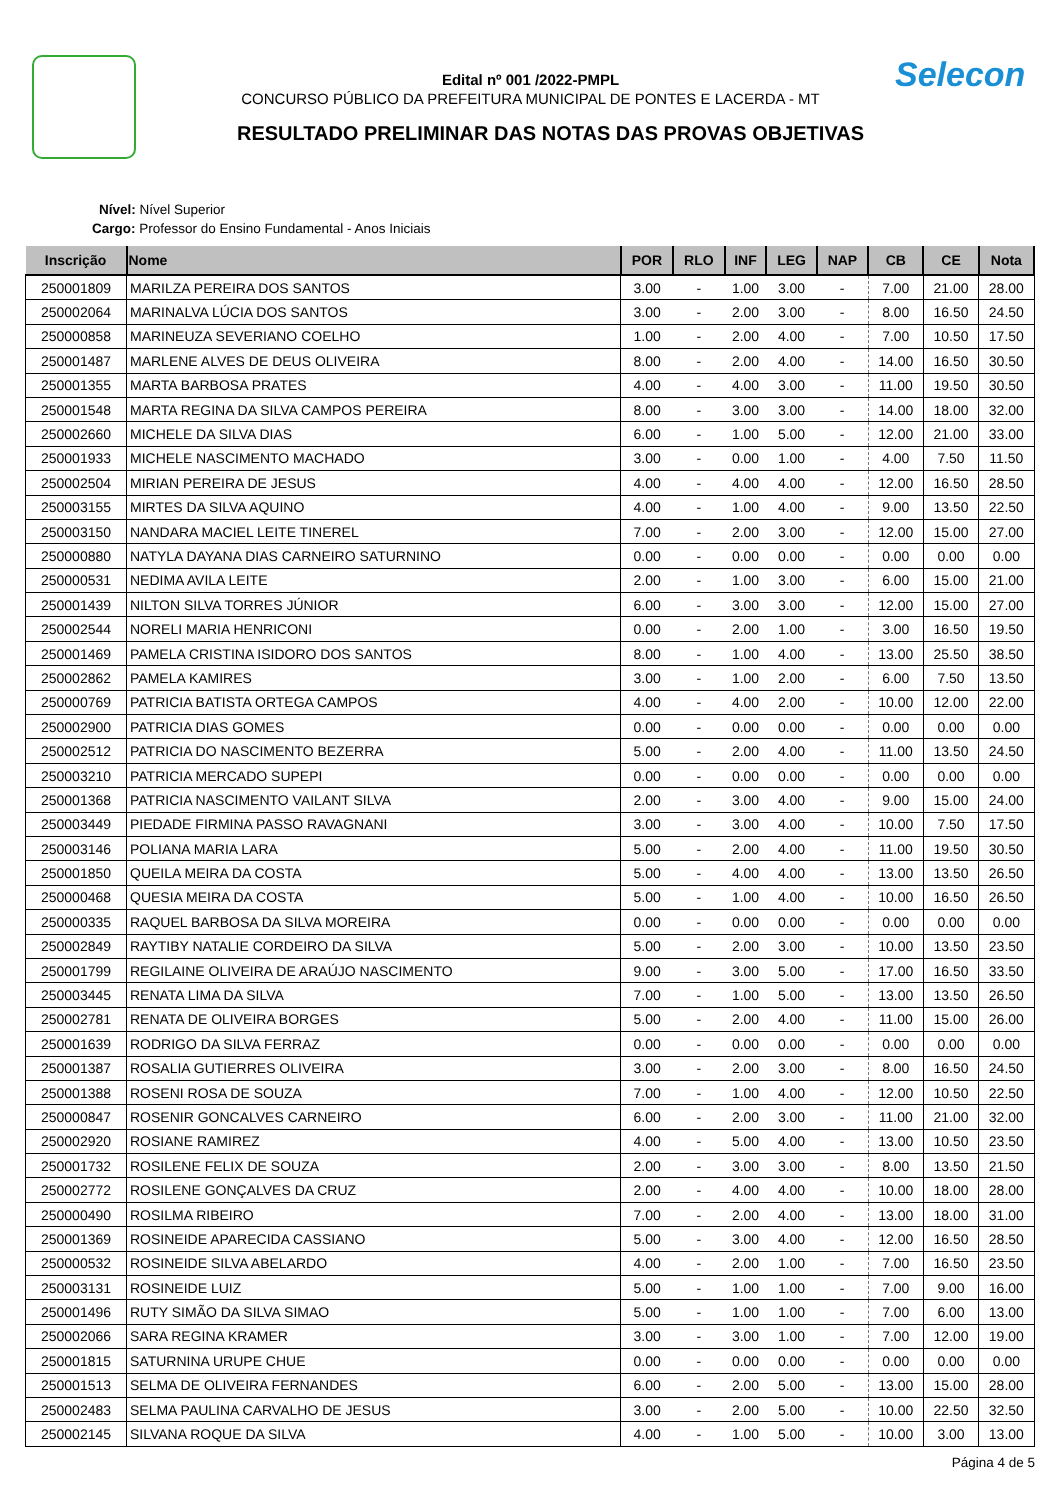Selecon
Edital nº 001 /2022-PMPL
CONCURSO PÚBLICO DA PREFEITURA MUNICIPAL DE PONTES E LACERDA - MT
RESULTADO PRELIMINAR DAS NOTAS DAS PROVAS OBJETIVAS
Nível: Nível Superior
Cargo: Professor do Ensino Fundamental - Anos Iniciais
| Inscrição | Nome | POR | RLO | INF | LEG | NAP | CB | CE | Nota |
| --- | --- | --- | --- | --- | --- | --- | --- | --- | --- |
| 250001809 | MARILZA PEREIRA DOS SANTOS | 3.00 | - | 1.00 | 3.00 | - | 7.00 | 21.00 | 28.00 |
| 250002064 | MARINALVA LÚCIA DOS SANTOS | 3.00 | - | 2.00 | 3.00 | - | 8.00 | 16.50 | 24.50 |
| 250000858 | MARINEUZA SEVERIANO COELHO | 1.00 | - | 2.00 | 4.00 | - | 7.00 | 10.50 | 17.50 |
| 250001487 | MARLENE ALVES DE DEUS OLIVEIRA | 8.00 | - | 2.00 | 4.00 | - | 14.00 | 16.50 | 30.50 |
| 250001355 | MARTA BARBOSA PRATES | 4.00 | - | 4.00 | 3.00 | - | 11.00 | 19.50 | 30.50 |
| 250001548 | MARTA REGINA DA SILVA CAMPOS PEREIRA | 8.00 | - | 3.00 | 3.00 | - | 14.00 | 18.00 | 32.00 |
| 250002660 | MICHELE DA SILVA DIAS | 6.00 | - | 1.00 | 5.00 | - | 12.00 | 21.00 | 33.00 |
| 250001933 | MICHELE NASCIMENTO MACHADO | 3.00 | - | 0.00 | 1.00 | - | 4.00 | 7.50 | 11.50 |
| 250002504 | MIRIAN PEREIRA DE JESUS | 4.00 | - | 4.00 | 4.00 | - | 12.00 | 16.50 | 28.50 |
| 250003155 | MIRTES DA SILVA AQUINO | 4.00 | - | 1.00 | 4.00 | - | 9.00 | 13.50 | 22.50 |
| 250003150 | NANDARA MACIEL LEITE TINEREL | 7.00 | - | 2.00 | 3.00 | - | 12.00 | 15.00 | 27.00 |
| 250000880 | NATYLA DAYANA DIAS CARNEIRO SATURNINO | 0.00 | - | 0.00 | 0.00 | - | 0.00 | 0.00 | 0.00 |
| 250000531 | NEDIMA AVILA LEITE | 2.00 | - | 1.00 | 3.00 | - | 6.00 | 15.00 | 21.00 |
| 250001439 | NILTON SILVA TORRES JÚNIOR | 6.00 | - | 3.00 | 3.00 | - | 12.00 | 15.00 | 27.00 |
| 250002544 | NORELI MARIA HENRICONI | 0.00 | - | 2.00 | 1.00 | - | 3.00 | 16.50 | 19.50 |
| 250001469 | PAMELA CRISTINA ISIDORO DOS SANTOS | 8.00 | - | 1.00 | 4.00 | - | 13.00 | 25.50 | 38.50 |
| 250002862 | PAMELA KAMIRES | 3.00 | - | 1.00 | 2.00 | - | 6.00 | 7.50 | 13.50 |
| 250000769 | PATRICIA BATISTA ORTEGA CAMPOS | 4.00 | - | 4.00 | 2.00 | - | 10.00 | 12.00 | 22.00 |
| 250002900 | PATRICIA DIAS GOMES | 0.00 | - | 0.00 | 0.00 | - | 0.00 | 0.00 | 0.00 |
| 250002512 | PATRICIA DO NASCIMENTO BEZERRA | 5.00 | - | 2.00 | 4.00 | - | 11.00 | 13.50 | 24.50 |
| 250003210 | PATRICIA MERCADO SUPEPI | 0.00 | - | 0.00 | 0.00 | - | 0.00 | 0.00 | 0.00 |
| 250001368 | PATRICIA NASCIMENTO VAILANT SILVA | 2.00 | - | 3.00 | 4.00 | - | 9.00 | 15.00 | 24.00 |
| 250003449 | PIEDADE FIRMINA PASSO RAVAGNANI | 3.00 | - | 3.00 | 4.00 | - | 10.00 | 7.50 | 17.50 |
| 250003146 | POLIANA MARIA LARA | 5.00 | - | 2.00 | 4.00 | - | 11.00 | 19.50 | 30.50 |
| 250001850 | QUEILA MEIRA DA COSTA | 5.00 | - | 4.00 | 4.00 | - | 13.00 | 13.50 | 26.50 |
| 250000468 | QUESIA MEIRA DA COSTA | 5.00 | - | 1.00 | 4.00 | - | 10.00 | 16.50 | 26.50 |
| 250000335 | RAQUEL BARBOSA DA SILVA MOREIRA | 0.00 | - | 0.00 | 0.00 | - | 0.00 | 0.00 | 0.00 |
| 250002849 | RAYTIBY NATALIE CORDEIRO DA SILVA | 5.00 | - | 2.00 | 3.00 | - | 10.00 | 13.50 | 23.50 |
| 250001799 | REGILAINE OLIVEIRA DE ARAÚJO NASCIMENTO | 9.00 | - | 3.00 | 5.00 | - | 17.00 | 16.50 | 33.50 |
| 250003445 | RENATA LIMA DA SILVA | 7.00 | - | 1.00 | 5.00 | - | 13.00 | 13.50 | 26.50 |
| 250002781 | RENATA DE OLIVEIRA BORGES | 5.00 | - | 2.00 | 4.00 | - | 11.00 | 15.00 | 26.00 |
| 250001639 | RODRIGO DA SILVA FERRAZ | 0.00 | - | 0.00 | 0.00 | - | 0.00 | 0.00 | 0.00 |
| 250001387 | ROSALIA GUTIERRES OLIVEIRA | 3.00 | - | 2.00 | 3.00 | - | 8.00 | 16.50 | 24.50 |
| 250001388 | ROSENI ROSA DE SOUZA | 7.00 | - | 1.00 | 4.00 | - | 12.00 | 10.50 | 22.50 |
| 250000847 | ROSENIR GONCALVES CARNEIRO | 6.00 | - | 2.00 | 3.00 | - | 11.00 | 21.00 | 32.00 |
| 250002920 | ROSIANE RAMIREZ | 4.00 | - | 5.00 | 4.00 | - | 13.00 | 10.50 | 23.50 |
| 250001732 | ROSILENE FELIX DE SOUZA | 2.00 | - | 3.00 | 3.00 | - | 8.00 | 13.50 | 21.50 |
| 250002772 | ROSILENE GONÇALVES DA CRUZ | 2.00 | - | 4.00 | 4.00 | - | 10.00 | 18.00 | 28.00 |
| 250000490 | ROSILMA RIBEIRO | 7.00 | - | 2.00 | 4.00 | - | 13.00 | 18.00 | 31.00 |
| 250001369 | ROSINEIDE APARECIDA CASSIANO | 5.00 | - | 3.00 | 4.00 | - | 12.00 | 16.50 | 28.50 |
| 250000532 | ROSINEIDE SILVA ABELARDO | 4.00 | - | 2.00 | 1.00 | - | 7.00 | 16.50 | 23.50 |
| 250003131 | ROSINEIDE LUIZ | 5.00 | - | 1.00 | 1.00 | - | 7.00 | 9.00 | 16.00 |
| 250001496 | RUTY SIMÃO DA SILVA SIMAO | 5.00 | - | 1.00 | 1.00 | - | 7.00 | 6.00 | 13.00 |
| 250002066 | SARA REGINA KRAMER | 3.00 | - | 3.00 | 1.00 | - | 7.00 | 12.00 | 19.00 |
| 250001815 | SATURNINA URUPE CHUE | 0.00 | - | 0.00 | 0.00 | - | 0.00 | 0.00 | 0.00 |
| 250001513 | SELMA DE OLIVEIRA FERNANDES | 6.00 | - | 2.00 | 5.00 | - | 13.00 | 15.00 | 28.00 |
| 250002483 | SELMA PAULINA CARVALHO DE JESUS | 3.00 | - | 2.00 | 5.00 | - | 10.00 | 22.50 | 32.50 |
| 250002145 | SILVANA ROQUE DA SILVA | 4.00 | - | 1.00 | 5.00 | - | 10.00 | 3.00 | 13.00 |
Página 4 de 5